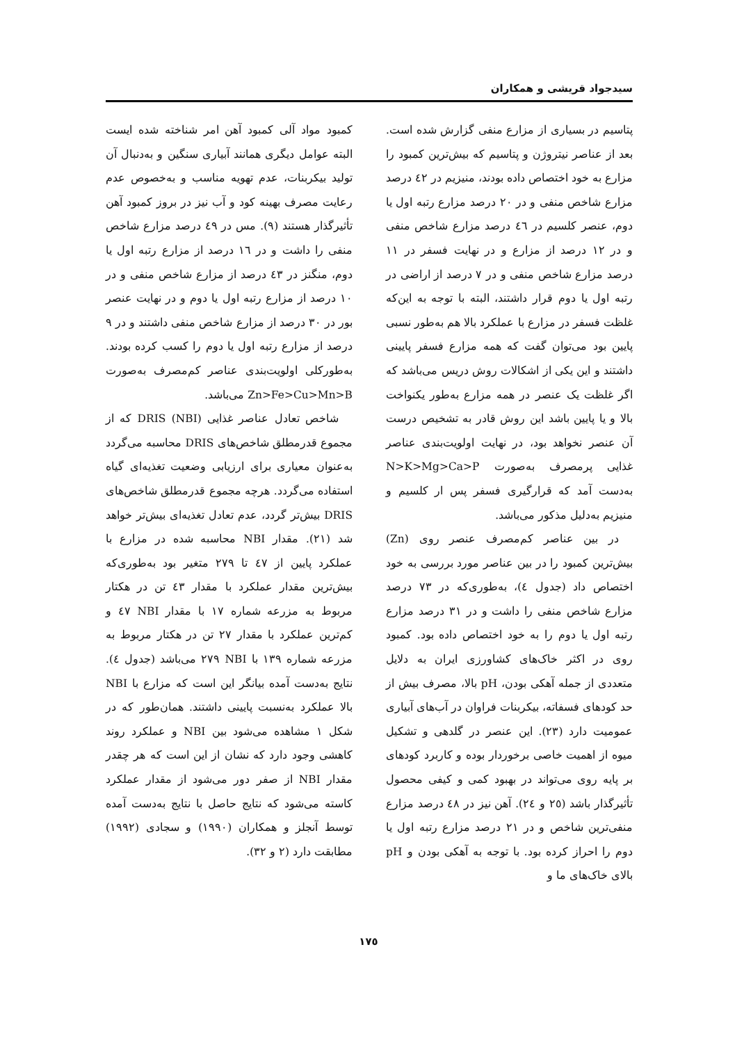سیدجواد قریشی و همکاران
پتاسیم در بسیاری از مزارع منفی گزارش شده است. بعد از عناصر نیتروژن و پتاسیم که بیش‌ترین کمبود را مزارع به خود اختصاص داده بودند، منیزیم در ٤٢ درصد مزارع شاخص منفی و در ٢٠ درصد مزارع رتبه اول یا دوم، عنصر کلسیم در ٤٦ درصد مزارع شاخص منفی و در ١٢ درصد از مزارع و در نهایت فسفر در ١١ درصد مزارع شاخص منفی و در ٧ درصد از اراضی در رتبه اول یا دوم قرار داشتند، البته با توجه به این‌که غلظت فسفر در مزارع با عملکرد بالا هم به‌طور نسبی پایین بود می‌توان گفت که همه مزارع فسفر پایینی داشتند و این یکی از اشکالات روش دریس می‌باشد که اگر غلظت یک عنصر در همه مزارع به‌طور یکنواخت بالا و یا پایین باشد این روش قادر به تشخیص درست آن عنصر نخواهد بود، در نهایت اولویت‌بندی عناصر غذایی پرمصرف به‌صورت N>K>Mg>Ca>P به‌دست آمد که قرارگیری فسفر پس ار کلسیم و منیزیم به‌دلیل مذکور می‌باشد.
در بین عناصر کم‌مصرف عنصر روی (Zn) بیش‌ترین کمبود را در بین عناصر مورد بررسی به خود اختصاص داد (جدول ٤)، به‌طوری‌که در ٧٣ درصد مزارع شاخص منفی را داشت و در ٣١ درصد مزارع رتبه اول یا دوم را به خود اختصاص داده بود. کمبود روی در اکثر خاک‌های کشاورزی ایران به دلایل متعددی از جمله آهکی بودن، pH بالا، مصرف بیش از حد کودهای فسفاته، بیکربنات فراوان در آب‌های آبیاری عمومیت دارد (٢٣). این عنصر در گلدهی و تشکیل میوه از اهمیت خاصی برخوردار بوده و کاربرد کودهای بر پایه روی می‌تواند در بهبود کمی و کیفی محصول تأثیرگذار باشد (٢٥ و ٢٤). آهن نیز در ٤٨ درصد مزارع منفی‌ترین شاخص و در ٢١ درصد مزارع رتبه اول یا دوم را احراز کرده بود. با توجه به آهکی بودن و pH بالای خاک‌های ما و
کمبود مواد آلی کمبود آهن امر شناخته شده ایست البته عوامل دیگری همانند آبیاری سنگین و به‌دنبال آن تولید بیکربنات، عدم تهویه مناسب و به‌خصوص عدم رعایت مصرف بهینه کود و آب نیز در بروز کمبود آهن تأثیرگذار هستند (٩). مس در ٤٩ درصد مزارع شاخص منفی را داشت و در ١٦ درصد از مزارع رتبه اول یا دوم، منگنز در ٤٣ درصد از مزارع شاخص منفی و در ١٠ درصد از مزارع رتبه اول یا دوم و در نهایت عنصر بور در ٣٠ درصد از مزارع شاخص منفی داشتند و در ٩ درصد از مزارع رتبه اول یا دوم را کسب کرده بودند. به‌طورکلی اولویت‌بندی عناصر کم‌مصرف به‌صورت Zn>Fe>Cu>Mn>B می‌باشد.
شاخص تعادل عناصر غذایی DRIS (NBI) که از مجموع قدرمطلق شاخص‌های DRIS محاسبه می‌گردد به‌عنوان معیاری برای ارزیابی وضعیت تغذیه‌ای گیاه استفاده می‌گردد. هرچه مجموع قدرمطلق شاخص‌های DRIS بیش‌تر گردد، عدم تعادل تغذیه‌ای بیش‌تر خواهد شد (٢١). مقدار NBI محاسبه شده در مزارع با عملکرد پایین از ٤٧ تا ٢٧٩ متغیر بود به‌طوری‌که بیش‌ترین مقدار عملکرد با مقدار ٤٣ تن در هکتار مربوط به مزرعه شماره ١٧ با مقدار NBI ٤٧ و کم‌ترین عملکرد با مقدار ٢٧ تن در هکتار مربوط به مزرعه شماره ١٣٩ با NBI ٢٧٩ می‌باشد (جدول ٤). نتایج به‌دست آمده بیانگر این است که مزارع با NBI بالا عملکرد به‌نسبت پایینی داشتند. همان‌طور که در شکل ١ مشاهده می‌شود بین NBI و عملکرد روند کاهشی وجود دارد که نشان از این است که هر چقدر مقدار NBI از صفر دور می‌شود از مقدار عملکرد کاسته می‌شود که نتایج حاصل با نتایج به‌دست آمده توسط آنجلز و همکاران (١٩٩٠) و سجادی (١٩٩٢) مطابقت دارد (٢ و ٣٢).
١٧٥